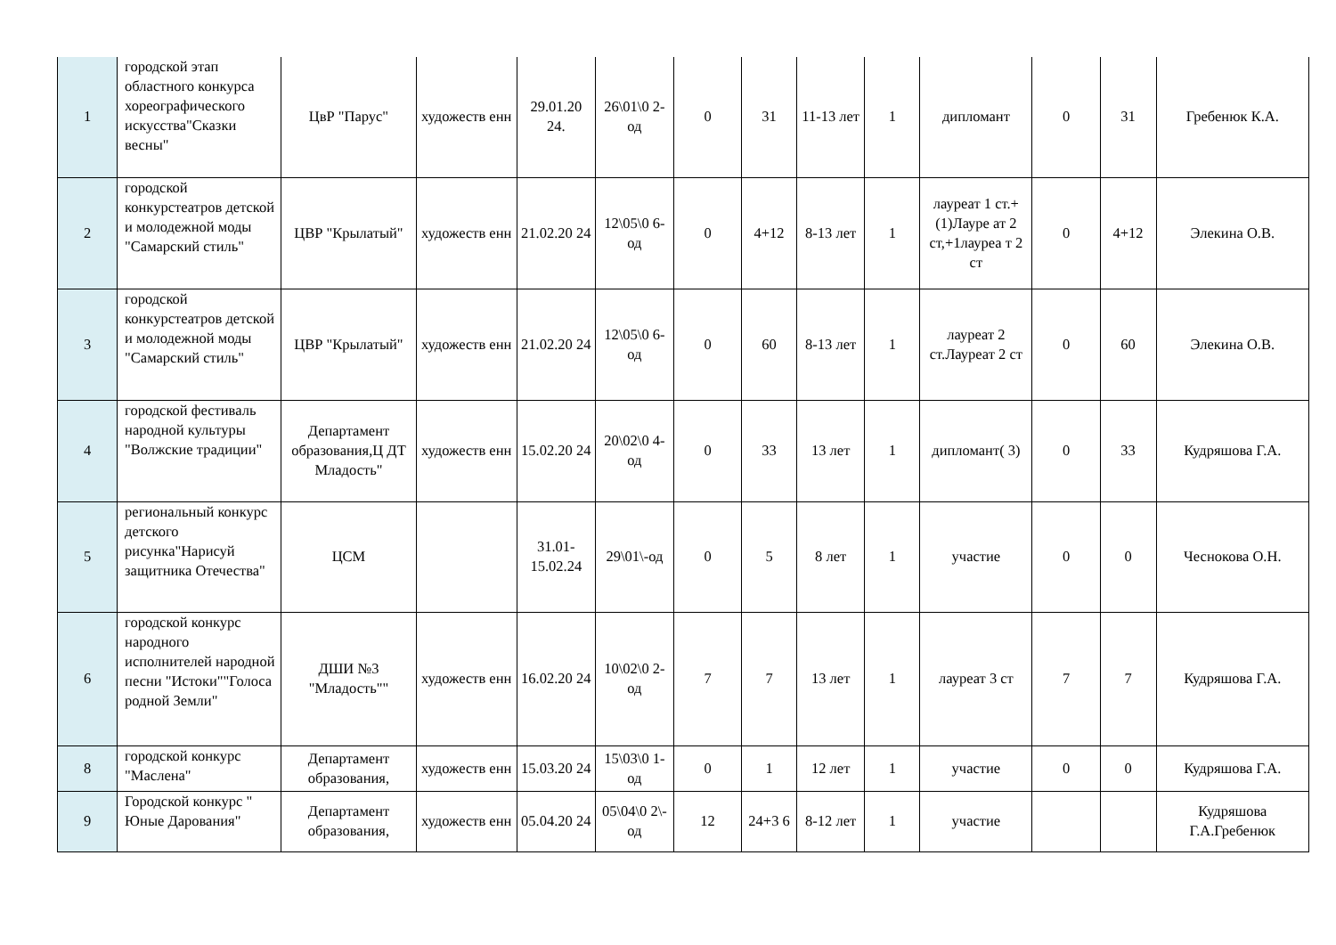| 1 | городской этап областного конкурса хореографического искусства"Сказки весны" | ЦвР "Парус" | художеств енн | 29.01.20 24. | 26\01\0 2-од | 0 | 31 | 11-13 лет | 1 | дипломант | 0 | 31 | Гребенюк К.А. |
| 2 | городской конкурстеатров детской и молодежной моды "Самарский стиль" | ЦВР "Крылатый" | художеств енн | 21.02.20 24 | 12\05\0 6-од | 0 | 4+12 | 8-13 лет | 1 | лауреат 1 ст.+(1)Лауре ат 2 ст,+1лауреа т 2 ст | 0 | 4+12 | Элекина О.В. |
| 3 | городской конкурстеатров детской и молодежной моды "Самарский стиль" | ЦВР "Крылатый" | художеств енн | 21.02.20 24 | 12\05\0 6-од | 0 | 60 | 8-13 лет | 1 | лауреат 2 ст.Лауреат 2 ст | 0 | 60 | Элекина О.В. |
| 4 | городской фестиваль народной культуры "Волжские традиции" | Департамент образования,Ц ДТ Младость" | художеств енн | 15.02.20 24 | 20\02\0 4-од | 0 | 33 | 13 лет | 1 | дипломант( 3) | 0 | 33 | Кудряшова Г.А. |
| 5 | региональный конкурс детского рисунка"Нарисуй защитника Отечества" | ЦСМ | | 31.01-15.02.24 | 29\01\-од | 0 | 5 | 8 лет | 1 | участие | 0 | 0 | Чеснокова О.Н. |
| 6 | городской конкурс народного исполнителей народной песни "Истоки""Голоса родной Земли" | ДШИ №3 "Младость"" | художеств енн | 16.02.20 24 | 10\02\0 2-од | 7 | 7 | 13 лет | 1 | лауреат 3 ст | 7 | 7 | Кудряшова Г.А. |
| 8 | городской конкурс "Маслена" | Департамент образования, | художеств енн | 15.03.20 24 | 15\03\0 1-од | 0 | 1 | 12 лет | 1 | участие | 0 | 0 | Кудряшова Г.А. |
| 9 | Городской конкурс " Юные Дарования" | Департамент образования, | художеств енн | 05.04.20 24 | 05\04\0 2\-од | 12 | 24+3 6 | 8-12 лет | 1 | участие | | | Кудряшова Г.А.Гребенюк |